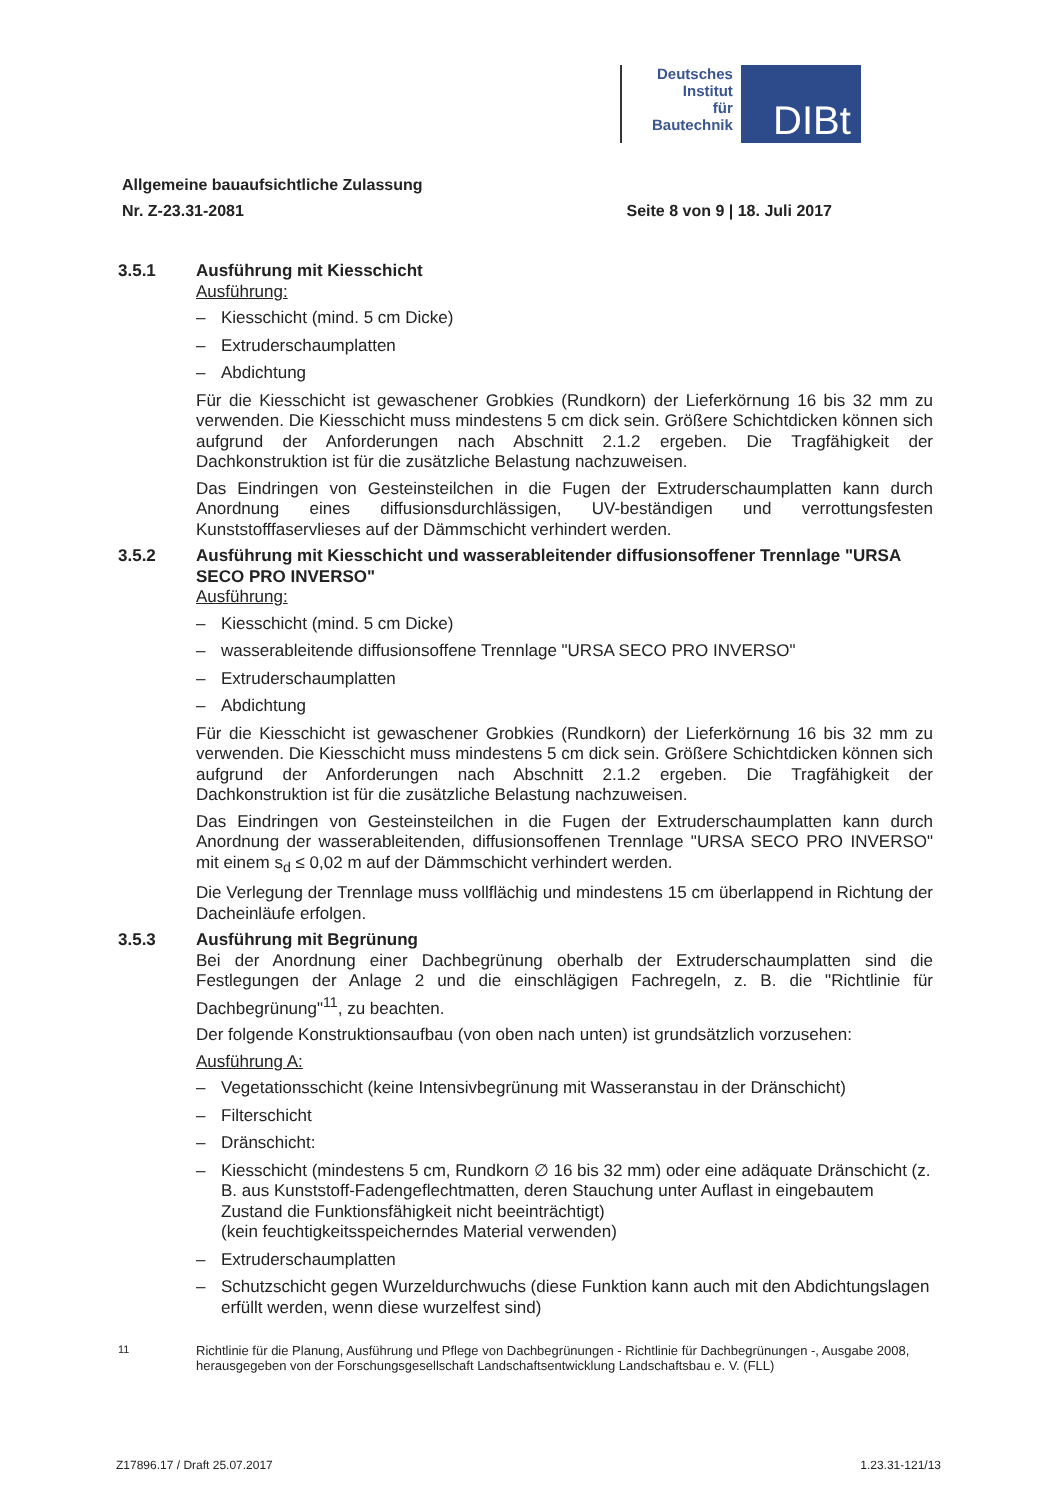Deutsches
Institut
für
Bautechnik
DIBt
Allgemeine bauaufsichtliche Zulassung
Nr. Z-23.31-2081 Seite 8 von 9 | 18. Juli 2017
3.5.1 Ausführung mit Kiesschicht
Ausführung:
– Kiesschicht (mind. 5 cm Dicke)
– Extruderschaumplatten
– Abdichtung
Für die Kiesschicht ist gewaschener Grobkies (Rundkorn) der Lieferkörnung 16 bis 32 mm zu verwenden. Die Kiesschicht muss mindestens 5 cm dick sein. Größere Schichtdicken können sich aufgrund der Anforderungen nach Abschnitt 2.1.2 ergeben. Die Tragfähigkeit der Dachkonstruktion ist für die zusätzliche Belastung nachzuweisen.
Das Eindringen von Gesteinsteilchen in die Fugen der Extruderschaumplatten kann durch Anordnung eines diffusionsdurchlässigen, UV-beständigen und verrottungsfesten Kunststofffaservlieses auf der Dämmschicht verhindert werden.
3.5.2 Ausführung mit Kiesschicht und wasserableitender diffusionsoffener Trennlage "URSA SECO PRO INVERSO"
Ausführung:
– Kiesschicht (mind. 5 cm Dicke)
– wasserableitende diffusionsoffene Trennlage "URSA SECO PRO INVERSO"
– Extruderschaumplatten
– Abdichtung
Für die Kiesschicht ist gewaschener Grobkies (Rundkorn) der Lieferkörnung 16 bis 32 mm zu verwenden. Die Kiesschicht muss mindestens 5 cm dick sein. Größere Schichtdicken können sich aufgrund der Anforderungen nach Abschnitt 2.1.2 ergeben. Die Tragfähigkeit der Dachkonstruktion ist für die zusätzliche Belastung nachzuweisen.
Das Eindringen von Gesteinsteilchen in die Fugen der Extruderschaumplatten kann durch Anordnung der wasserableitenden, diffusionsoffenen Trennlage "URSA SECO PRO INVERSO" mit einem s<sub>d</sub> ≤ 0,02 m auf der Dämmschicht verhindert werden.
Die Verlegung der Trennlage muss vollflächig und mindestens 15 cm überlappend in Richtung der Dacheinläufe erfolgen.
3.5.3 Ausführung mit Begrünung
Bei der Anordnung einer Dachbegrünung oberhalb der Extruderschaumplatten sind die Festlegungen der Anlage 2 und die einschlägigen Fachregeln, z. B. die "Richtlinie für Dachbegrünung"<sup>11</sup>, zu beachten.
Der folgende Konstruktionsaufbau (von oben nach unten) ist grundsätzlich vorzusehen:
Ausführung A:
– Vegetationsschicht (keine Intensivbegrünung mit Wasseranstau in der Dränschicht)
– Filterschicht
– Dränschicht:
– Kiesschicht (mindestens 5 cm, Rundkorn ∅ 16 bis 32 mm) oder eine adäquate Dränschicht (z. B. aus Kunststoff-Fadengeflechtmatten, deren Stauchung unter Auflast in eingebautem Zustand die Funktionsfähigkeit nicht beeinträchtigt)
(kein feuchtigkeitsspeicherndes Material verwenden)
– Extruderschaumplatten
– Schutzschicht gegen Wurzeldurchwuchs (diese Funktion kann auch mit den Abdichtungslagen erfüllt werden, wenn diese wurzelfest sind)
<sup>11</sup> Richtlinie für die Planung, Ausführung und Pflege von Dachbegrünungen - Richtlinie für Dachbegrünungen -, Ausgabe 2008, herausgegeben von der Forschungsgesellschaft Landschaftsentwicklung Landschaftsbau e. V. (FLL)
Z17896.17 / Draft 25.07.2017 1.23.31-121/13